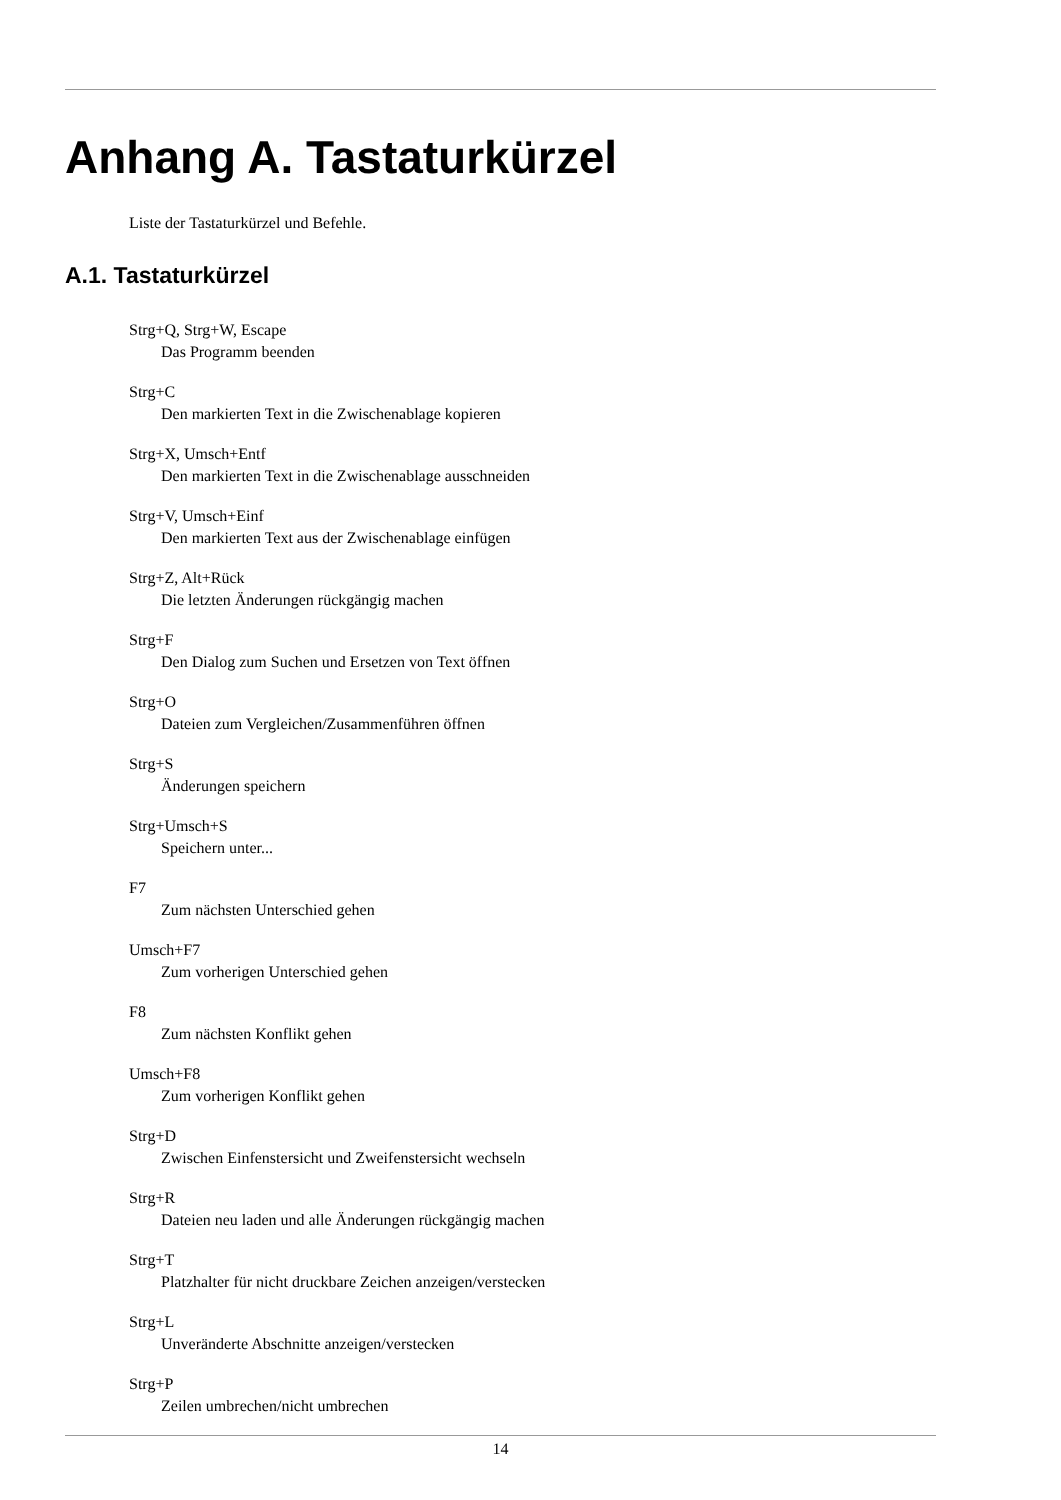Anhang A. Tastaturkürzel
Liste der Tastaturkürzel und Befehle.
A.1. Tastaturkürzel
Strg+Q, Strg+W, Escape
Das Programm beenden
Strg+C
Den markierten Text in die Zwischenablage kopieren
Strg+X, Umsch+Entf
Den markierten Text in die Zwischenablage ausschneiden
Strg+V, Umsch+Einf
Den markierten Text aus der Zwischenablage einfügen
Strg+Z, Alt+Rück
Die letzten Änderungen rückgängig machen
Strg+F
Den Dialog zum Suchen und Ersetzen von Text öffnen
Strg+O
Dateien zum Vergleichen/Zusammenführen öffnen
Strg+S
Änderungen speichern
Strg+Umsch+S
Speichern unter...
F7
Zum nächsten Unterschied gehen
Umsch+F7
Zum vorherigen Unterschied gehen
F8
Zum nächsten Konflikt gehen
Umsch+F8
Zum vorherigen Konflikt gehen
Strg+D
Zwischen Einfenstersicht und Zweifenstersicht wechseln
Strg+R
Dateien neu laden und alle Änderungen rückgängig machen
Strg+T
Platzhalter für nicht druckbare Zeichen anzeigen/verstecken
Strg+L
Unveränderte Abschnitte anzeigen/verstecken
Strg+P
Zeilen umbrechen/nicht umbrechen
14